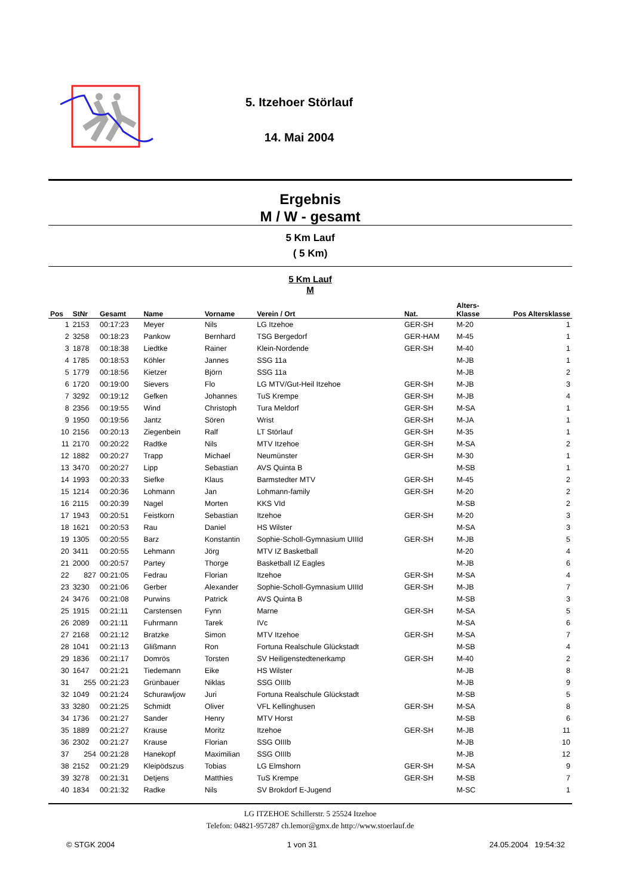5. Itzehoer Störlauf
14. Mai 2004
Ergebnis
M / W - gesamt
5 Km Lauf
( 5 Km)
5 Km Lauf
M
| Pos | StNr | Gesamt | Name | Vorname | Verein / Ort | Nat. | Alters- Klasse | Pos Altersklasse |
| --- | --- | --- | --- | --- | --- | --- | --- | --- |
| 1 | 2153 | 00:17:23 | Meyer | Nils | LG Itzehoe | GER-SH | M-20 | 1 |
| 2 | 3258 | 00:18:23 | Pankow | Bernhard | TSG Bergedorf | GER-HAM | M-45 | 1 |
| 3 | 1878 | 00:18:38 | Liedtke | Rainer | Klein-Nordende | GER-SH | M-40 | 1 |
| 4 | 1785 | 00:18:53 | Köhler | Jannes | SSG 11a | | M-JB | 1 |
| 5 | 1779 | 00:18:56 | Kietzer | Björn | SSG 11a | | M-JB | 2 |
| 6 | 1720 | 00:19:00 | Sievers | Flo | LG MTV/Gut-Heil Itzehoe | GER-SH | M-JB | 3 |
| 7 | 3292 | 00:19:12 | Gefken | Johannes | TuS Krempe | GER-SH | M-JB | 4 |
| 8 | 2356 | 00:19:55 | Wind | Christoph | Tura Meldorf | GER-SH | M-SA | 1 |
| 9 | 1950 | 00:19:56 | Jantz | Sören | Wrist | GER-SH | M-JA | 1 |
| 10 | 2156 | 00:20:13 | Ziegenbein | Ralf | LT Störlauf | GER-SH | M-35 | 1 |
| 11 | 2170 | 00:20:22 | Radtke | Nils | MTV Itzehoe | GER-SH | M-SA | 2 |
| 12 | 1882 | 00:20:27 | Trapp | Michael | Neumünster | GER-SH | M-30 | 1 |
| 13 | 3470 | 00:20:27 | Lipp | Sebastian | AVS Quinta B | | M-SB | 1 |
| 14 | 1993 | 00:20:33 | Siefke | Klaus | Barmstedter MTV | GER-SH | M-45 | 2 |
| 15 | 1214 | 00:20:36 | Lohmann | Jan | Lohmann-family | GER-SH | M-20 | 2 |
| 16 | 2115 | 00:20:39 | Nagel | Morten | KKS VId | | M-SB | 2 |
| 17 | 1943 | 00:20:51 | Feistkorn | Sebastian | Itzehoe | GER-SH | M-20 | 3 |
| 18 | 1621 | 00:20:53 | Rau | Daniel | HS Wilster | | M-SA | 3 |
| 19 | 1305 | 00:20:55 | Barz | Konstantin | Sophie-Scholl-Gymnasium UIIId | GER-SH | M-JB | 5 |
| 20 | 3411 | 00:20:55 | Lehmann | Jörg | MTV IZ Basketball | | M-20 | 4 |
| 21 | 2000 | 00:20:57 | Partey | Thorge | Basketball IZ Eagles | | M-JB | 6 |
| 22 | 827 | 00:21:05 | Fedrau | Florian | Itzehoe | GER-SH | M-SA | 4 |
| 23 | 3230 | 00:21:06 | Gerber | Alexander | Sophie-Scholl-Gymnasium UIIId | GER-SH | M-JB | 7 |
| 24 | 3476 | 00:21:08 | Purwins | Patrick | AVS Quinta B | | M-SB | 3 |
| 25 | 1915 | 00:21:11 | Carstensen | Fynn | Marne | GER-SH | M-SA | 5 |
| 26 | 2089 | 00:21:11 | Fuhrmann | Tarek | IVc | | M-SA | 6 |
| 27 | 2168 | 00:21:12 | Bratzke | Simon | MTV Itzehoe | GER-SH | M-SA | 7 |
| 28 | 1041 | 00:21:13 | Glißmann | Ron | Fortuna Realschule Glückstadt | | M-SB | 4 |
| 29 | 1836 | 00:21:17 | Domrös | Torsten | SV Heiligenstedtenerkamp | GER-SH | M-40 | 2 |
| 30 | 1647 | 00:21:21 | Tiedemann | Eike | HS Wilster | | M-JB | 8 |
| 31 | 255 | 00:21:23 | Grünbauer | Niklas | SSG OIIIb | | M-JB | 9 |
| 32 | 1049 | 00:21:24 | Schurawljow | Juri | Fortuna Realschule Glückstadt | | M-SB | 5 |
| 33 | 3280 | 00:21:25 | Schmidt | Oliver | VFL Kellinghusen | GER-SH | M-SA | 8 |
| 34 | 1736 | 00:21:27 | Sander | Henry | MTV Horst | | M-SB | 6 |
| 35 | 1889 | 00:21:27 | Krause | Moritz | Itzehoe | GER-SH | M-JB | 11 |
| 36 | 2302 | 00:21:27 | Krause | Florian | SSG OIIIb | | M-JB | 10 |
| 37 | 254 | 00:21:28 | Hanekopf | Maximilian | SSG OIIIb | | M-JB | 12 |
| 38 | 2152 | 00:21:29 | Kleipödszus | Tobias | LG Elmshorn | GER-SH | M-SA | 9 |
| 39 | 3278 | 00:21:31 | Detjens | Matthies | TuS Krempe | GER-SH | M-SB | 7 |
| 40 | 1834 | 00:21:32 | Radke | Nils | SV Brokdorf E-Jugend | | M-SC | 1 |
LG ITZEHOE Schillerstr. 5 25524 Itzehoe
Telefon: 04821-957287 ch.lemor@gmx.de http://www.stoerlauf.de
© STGK 2004 1 von 31 24.05.2004 19:54:32